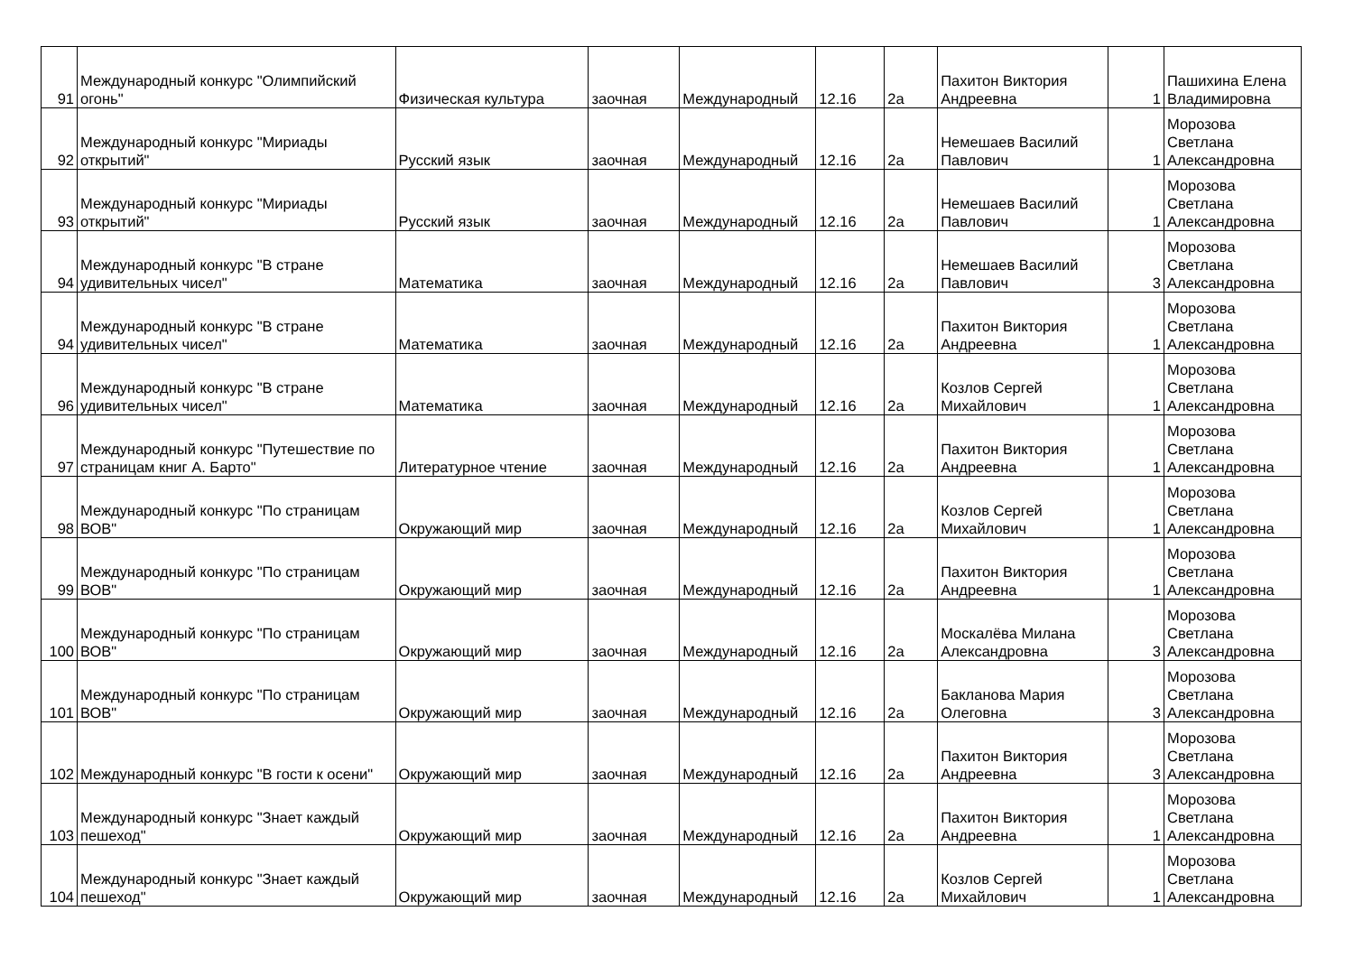| 91 | Международный конкурс "Олимпийский огонь" | Физическая культура | заочная | Международный | 12.16 | 2а | Пахитон Виктория Андреевна | 1 | Пашихина Елена Владимировна |
| 92 | Международный конкурс "Мириады открытий" | Русский язык | заочная | Международный | 12.16 | 2а | Немешаев Василий Павлович | 1 | Морозова Светлана Александровна |
| 93 | Международный конкурс "Мириады открытий" | Русский язык | заочная | Международный | 12.16 | 2а | Немешаев Василий Павлович | 1 | Морозова Светлана Александровна |
| 94 | Международный конкурс "В стране удивительных чисел" | Математика | заочная | Международный | 12.16 | 2а | Немешаев Василий Павлович | 3 | Морозова Светлана Александровна |
| 94 | Международный конкурс "В стране удивительных чисел" | Математика | заочная | Международный | 12.16 | 2а | Пахитон Виктория Андреевна | 1 | Морозова Светлана Александровна |
| 96 | Международный конкурс "В стране удивительных чисел" | Математика | заочная | Международный | 12.16 | 2а | Козлов Сергей Михайлович | 1 | Морозова Светлана Александровна |
| 97 | Международный конкурс "Путешествие по страницам книг А. Барто" | Литературное чтение | заочная | Международный | 12.16 | 2а | Пахитон Виктория Андреевна | 1 | Морозова Светлана Александровна |
| 98 | Международный конкурс "По страницам ВОВ" | Окружающий мир | заочная | Международный | 12.16 | 2а | Козлов Сергей Михайлович | 1 | Морозова Светлана Александровна |
| 99 | Международный конкурс "По страницам ВОВ" | Окружающий мир | заочная | Международный | 12.16 | 2а | Пахитон Виктория Андреевна | 1 | Морозова Светлана Александровна |
| 100 | Международный конкурс "По страницам ВОВ" | Окружающий мир | заочная | Международный | 12.16 | 2а | Москалёва Милана Александровна | 3 | Морозова Светлана Александровна |
| 101 | Международный конкурс "По страницам ВОВ" | Окружающий мир | заочная | Международный | 12.16 | 2а | Бакланова Мария Олеговна | 3 | Морозова Светлана Александровна |
| 102 | Международный конкурс "В гости к осени" | Окружающий мир | заочная | Международный | 12.16 | 2а | Пахитон Виктория Андреевна | 3 | Морозова Светлана Александровна |
| 103 | Международный конкурс "Знает каждый пешеход" | Окружающий мир | заочная | Международный | 12.16 | 2а | Пахитон Виктория Андреевна | 1 | Морозова Светлана Александровна |
| 104 | Международный конкурс "Знает каждый пешеход" | Окружающий мир | заочная | Международный | 12.16 | 2а | Козлов Сергей Михайлович | 1 | Морозова Светлана Александровна |